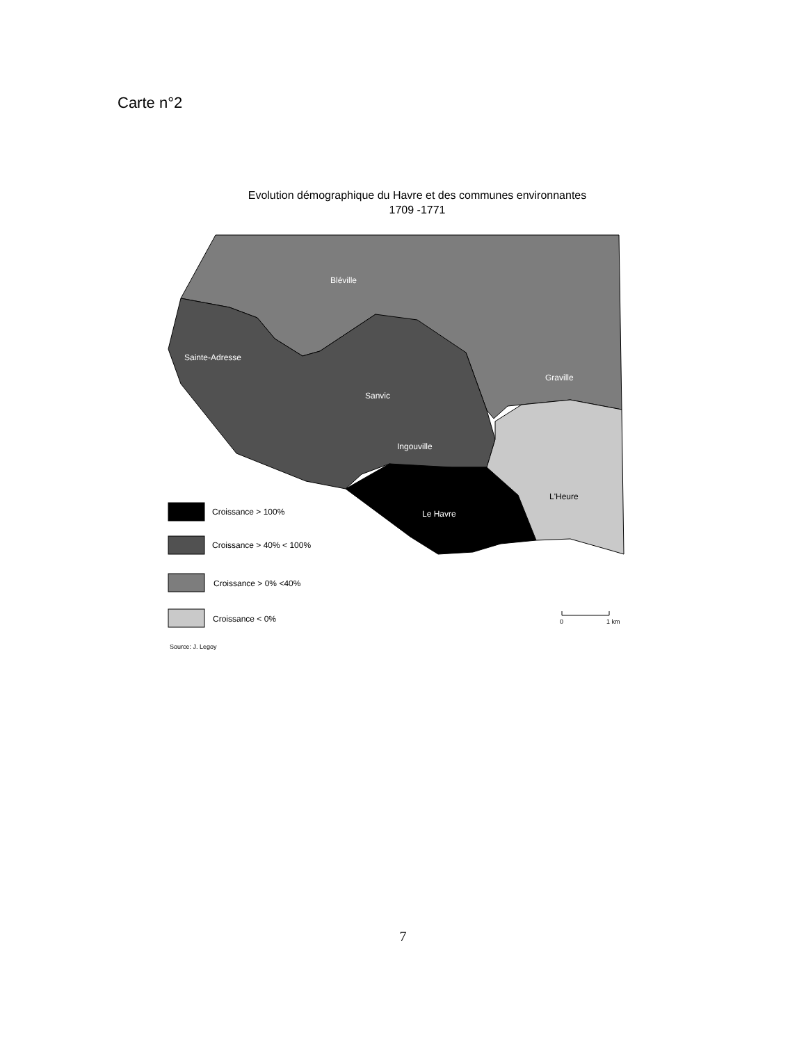Carte n°2
Evolution démographique du Havre et des communes environnantes
1709 -1771
Bléville
Sainte-Adresse
Sanvic
Graville
Ingouville
Le Havre
L'Heure
Croissance > 100%
Croissance > 40% < 100%
Croissance > 0% <40%
Croissance < 0%
0
1 km
Source: J. Legoy
7